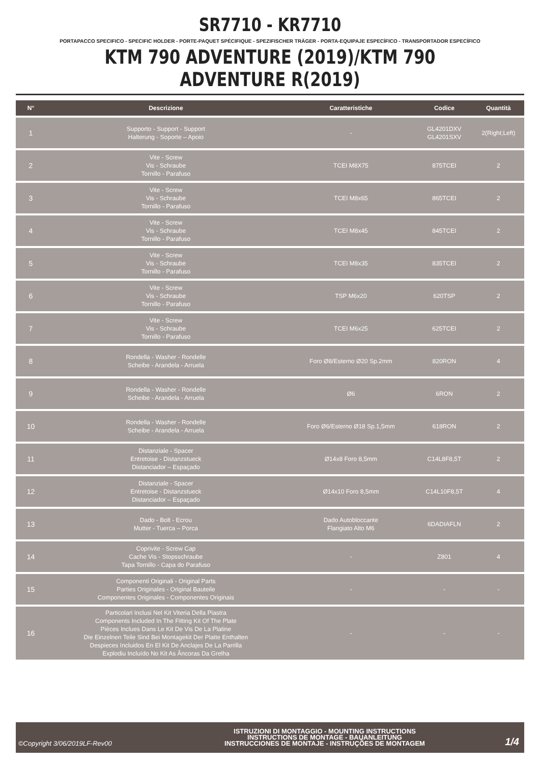SR7710 - KR7710
PORTAPACCO SPECIFICO - SPECIFIC HOLDER - PORTE-PAQUET SPÉCIFIQUE - SPEZIFISCHER TRÄGER - PORTA-EQUIPAJE ESPECÍFICO - TRANSPORTADOR ESPECÍFICO
KTM 790 ADVENTURE (2019)/KTM 790 ADVENTURE R(2019)
| N° | Descrizione | Caratteristiche | Codice | Quantità |
| --- | --- | --- | --- | --- |
| 1 | Supporto - Support - Support Halterung - Soporte – Apoio | - | GL4201DXV GL4201SXV | 2(Right;Left) |
| 2 | Vite - Screw Vis - Schraube Tornillo - Parafuso | TCEI M8X75 | 875TCEI | 2 |
| 3 | Vite - Screw Vis - Schraube Tornillo - Parafuso | TCEI M8x65 | 865TCEI | 2 |
| 4 | Vite - Screw Vis - Schraube Tornillo - Parafuso | TCEI M8x45 | 845TCEI | 2 |
| 5 | Vite - Screw Vis - Schraube Tornillo - Parafuso | TCEI M8x35 | 835TCEI | 2 |
| 6 | Vite - Screw Vis - Schraube Tornillo - Parafuso | TSP M6x20 | 620TSP | 2 |
| 7 | Vite - Screw Vis - Schraube Tornillo - Parafuso | TCEI M6x25 | 625TCEI | 2 |
| 8 | Rondella - Washer - Rondelle Scheibe - Arandela - Arruela | Foro Ø8/Esterno Ø20 Sp.2mm | 820RON | 4 |
| 9 | Rondella - Washer - Rondelle Scheibe - Arandela - Arruela | Ø6 | 6RON | 2 |
| 10 | Rondella - Washer - Rondelle Scheibe - Arandela - Arruela | Foro Ø6/Esterno Ø18 Sp.1,5mm | 618RON | 2 |
| 11 | Distanziale - Spacer Entretoise - Distanzstueck Distanciador – Espaçado | Ø14x8 Foro 8,5mm | C14L8F8,5T | 2 |
| 12 | Distanziale - Spacer Entretoise - Distanzstueck Distanciador – Espaçado | Ø14x10 Foro 8,5mm | C14L10F8,5T | 4 |
| 13 | Dado - Bolt - Ecrou Mutter - Tuerca – Porca | Dado Autobloccante Flangiato Alto M6 | 6DADIAFLN | 2 |
| 14 | Coprivite - Screw Cap Cache Vis - Stopsschraube Tapa Tornillo - Capa do Parafuso | - | Z801 | 4 |
| 15 | Componenti Originali - Original Parts Parties Originales - Original Bauteile Componentes Originales - Componentes Originais | - | - | - |
| 16 | Particolari Inclusi Nel Kit Viteria Della Piastra Components Included In The Fitting Kit Of The Plate Pièces Inclues Dans Le Kit De Vis De La Platine Die Einzelnen Teile Sind Bei Montagekit Der Platte Enthalten Despieces Incluidos En El Kit De Anclajes De La Parrilla Explodiu Incluído No Kit As Âncoras Da Grelha | - | - | - |
©Copyright 3/06/2019LF-Rev00
ISTRUZIONI DI MONTAGGIO - MOUNTING INSTRUCTIONS
INSTRUCTIONS DE MONTAGE - BAUANLEITUNG
INSTRUCCIONES DE MONTAJE - INSTRUÇÕES DE MONTAGEM
1/4